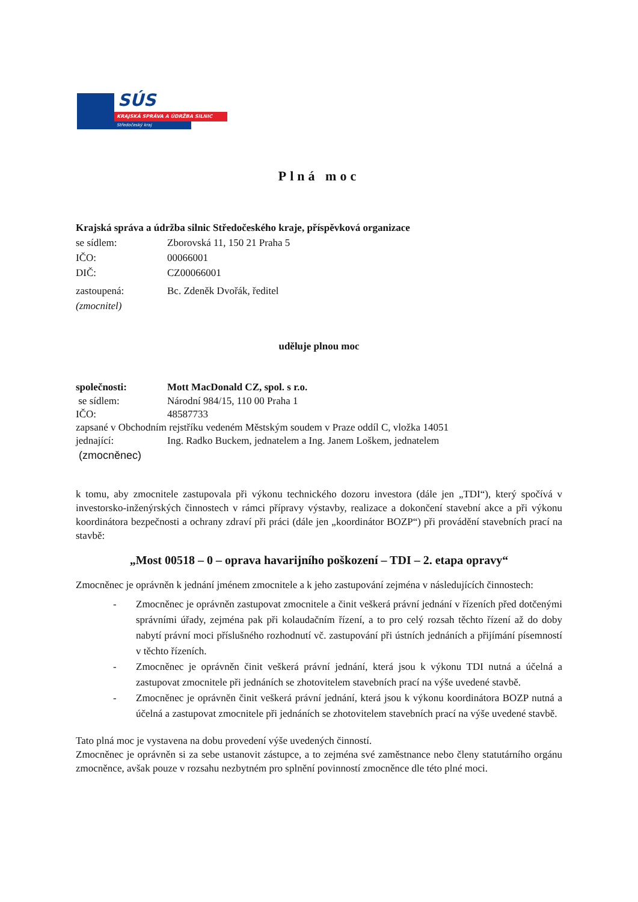SÚS
KRAJSKÁ SPRÁVA A ÚDRŽBA SILNIC
Středočeský kraj
Plná moc
Krajská správa a údržba silnic Středočeského kraje, příspěvková organizace
se sídlem: Zborovská 11, 150 21 Praha 5
IČO: 00066001
DIČ: CZ00066001
zastoupená: Bc. Zdeněk Dvořák, ředitel
(zmocnitel)
uděluje plnou moc
společnosti: Mott MacDonald CZ, spol. s r.o.
se sídlem: Národní 984/15, 110 00 Praha 1
IČO: 48587733
zapsané v Obchodním rejstříku vedeném Městským soudem v Praze oddíl C, vložka 14051
jednající: Ing. Radko Buckem, jednatelem a Ing. Janem Loškem, jednatelem
(zmocněnec)
k tomu, aby zmocnitele zastupovala při výkonu technického dozoru investora (dále jen „TDI“), který spočívá v investorsko-inženýrských činnostech v rámci přípravy výstavby, realizace a dokončení stavební akce a při výkonu koordinátora bezpečnosti a ochrany zdraví při práci (dále jen „koordinátor BOZP“) při provádění stavebních prací na stavbě:
„Most 00518 – 0 – oprava havarijního poškození – TDI – 2. etapa opravy“
Zmocněnec je oprávněn k jednání jménem zmocnitele a k jeho zastupování zejména v následujících činnostech:
- Zmocněnec je oprávněn zastupovat zmocnitele a činit veškerá právní jednání v řízeních před dotčenými správními úřady, zejména pak při kolaudačním řízení, a to pro celý rozsah těchto řízení až do doby nabytí právní moci příslušného rozhodnutí vč. zastupování při ústních jednáních a přijímání písemností v těchto řízeních.
- Zmocněnec je oprávněn činit veškerá právní jednání, která jsou k výkonu TDI nutná a účelná a zastupovat zmocnitele při jednáních se zhotovitelem stavebních prací na výše uvedené stavbě.
- Zmocněnec je oprávněn činit veškerá právní jednání, která jsou k výkonu koordinátora BOZP nutná a účelná a zastupovat zmocnitele při jednáních se zhotovitelem stavebních prací na výše uvedené stavbě.
Tato plná moc je vystavena na dobu provedení výše uvedených činností.
Zmocněnec je oprávněn si za sebe ustanovit zástupce, a to zejména své zaměstnance nebo členy statutárního orgánu zmocněnce, avšak pouze v rozsahu nezbytném pro splnění povinností zmocněnce dle této plné moci.